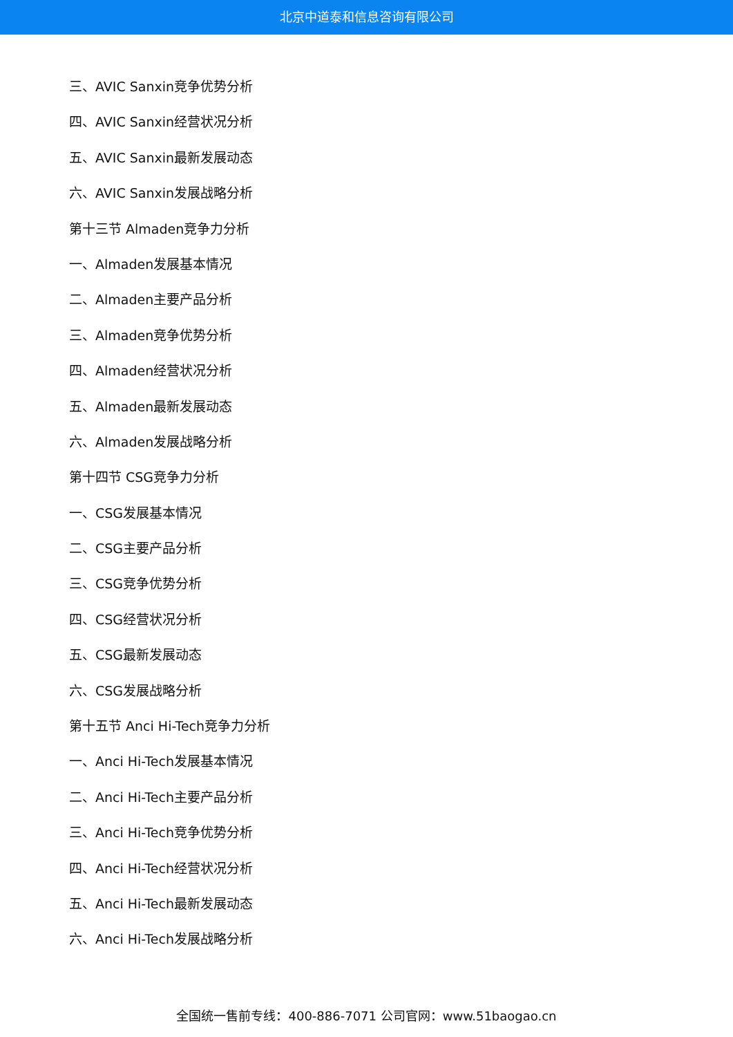北京中道泰和信息咨询有限公司
三、AVIC Sanxin竞争优势分析
四、AVIC Sanxin经营状况分析
五、AVIC Sanxin最新发展动态
六、AVIC Sanxin发展战略分析
第十三节 Almaden竞争力分析
一、Almaden发展基本情况
二、Almaden主要产品分析
三、Almaden竞争优势分析
四、Almaden经营状况分析
五、Almaden最新发展动态
六、Almaden发展战略分析
第十四节 CSG竞争力分析
一、CSG发展基本情况
二、CSG主要产品分析
三、CSG竞争优势分析
四、CSG经营状况分析
五、CSG最新发展动态
六、CSG发展战略分析
第十五节 Anci Hi-Tech竞争力分析
一、Anci Hi-Tech发展基本情况
二、Anci Hi-Tech主要产品分析
三、Anci Hi-Tech竞争优势分析
四、Anci Hi-Tech经营状况分析
五、Anci Hi-Tech最新发展动态
六、Anci Hi-Tech发展战略分析
全国统一售前专线：400-886-7071 公司官网：www.51baogao.cn